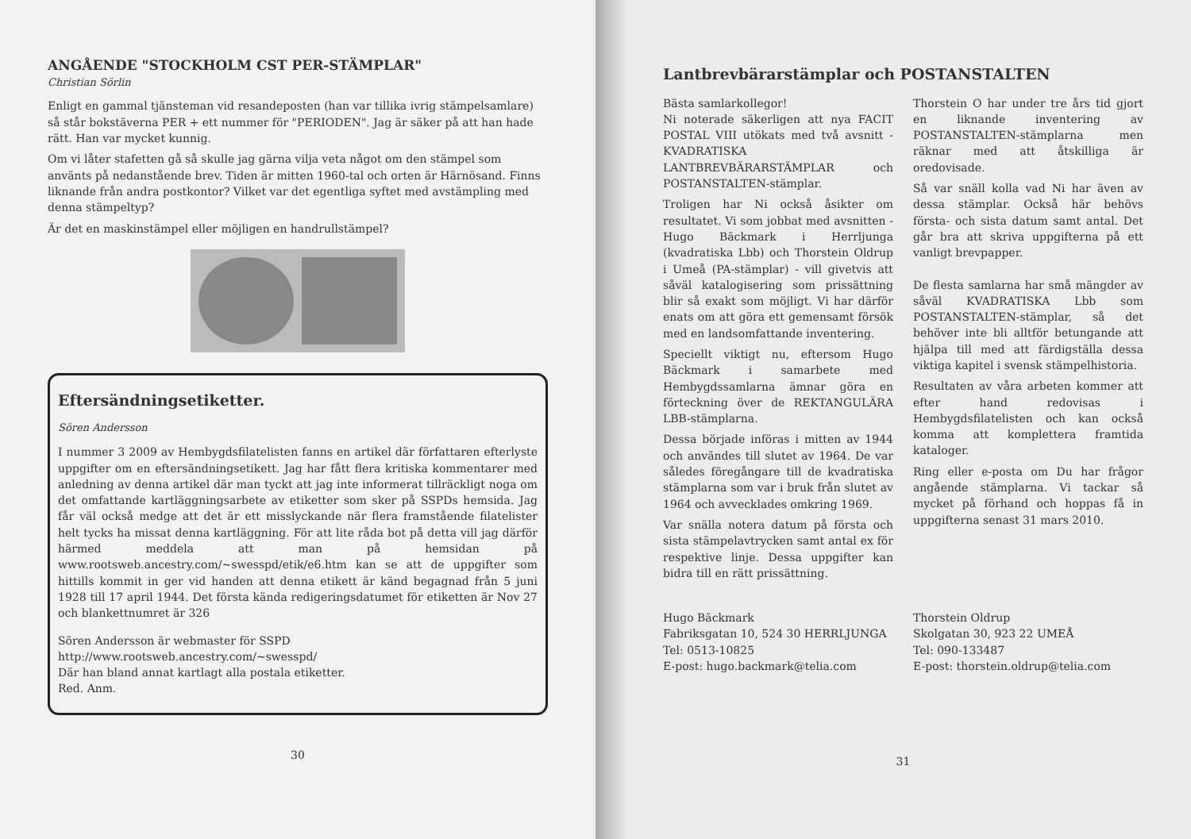ANGÅENDE "STOCKHOLM CST PER-STÄMPLAR"
Christian Sörlin
Enligt en gammal tjänsteman vid resandeposten (han var tillika ivrig stämpelsamlare) så står bokstäverna PER + ett nummer för "PERIODEN". Jag är säker på att han hade rätt. Han var mycket kunnig.
Om vi låter stafetten gå så skulle jag gärna vilja veta något om den stämpel som använts på nedanstående brev. Tiden är mitten 1960-tal och orten är Härnösand. Finns liknande från andra postkontor? Vilket var det egentliga syftet med avstämpling med denna stämpeltyp?
Är det en maskinstämpel eller möjligen en handrullstämpel?
Eftersändningsetiketter.
Sören Andersson
I nummer 3 2009 av Hembygdsfilatelisten fanns en artikel där författaren efterlyste uppgifter om en eftersändningsetikett. Jag har fått flera kritiska kommentarer med anledning av denna artikel där man tyckt att jag inte informerat tillräckligt noga om det omfattande kartläggningsarbete av etiketter som sker på SSPDs hemsida. Jag får väl också medge att det är ett misslyckande när flera framstående filatelister helt tycks ha missat denna kartläggning. För att lite råda bot på detta vill jag därför härmed meddela att man på hemsidan på www.rootsweb.ancestry.com/~swesspd/etik/e6.htm kan se att de uppgifter som hittills kommit in ger vid handen att denna etikett är känd begagnad från 5 juni 1928 till 17 april 1944. Det första kända redigeringsdatumet för etiketten är Nov 27 och blankettnumret är 326
Sören Andersson är webmaster för SSPD
http://www.rootsweb.ancestry.com/~swesspd/
Där han bland annat kartlagt alla postala etiketter.
Red. Anm.
30
Lantbrevbärarstämplar och POSTANSTALTEN
Bästa samlarkollegor!
Ni noterade säkerligen att nya FACIT POSTAL VIII utökats med två avsnitt -KVADRATISKA LANTBREVBÄRARSTÄMPLAR och POSTANSTALTEN-stämplar.
Troligen har Ni också åsikter om resultatet. Vi som jobbat med avsnitten - Hugo Bäckmark i Herrljunga (kvadratiska Lbb) och Thorstein Oldrup i Umeå (PA-stämplar) - vill givetvis att såväl katalogisering som prissättning blir så exakt som möjligt. Vi har därför enats om att göra ett gemensamt försök med en landsomfattande inventering.
Speciellt viktigt nu, eftersom Hugo Bäckmark i samarbete med Hembygdssamlarna ämnar göra en förteckning över de REKTANGULÄRA LBB-stämplarna.
Dessa började införas i mitten av 1944 och användes till slutet av 1964. De var således föregångare till de kvadratiska stämplarna som var i bruk från slutet av 1964 och avvecklades omkring 1969.
Var snälla notera datum på första och sista stämpelavtrycken samt antal ex för respektive linje. Dessa uppgifter kan bidra till en rätt prissättning.
Thorstein O har under tre års tid gjort en liknande inventering av POSTANSTALTEN-stämplarna men räknar med att åtskilliga är oredovisade.
Så var snäll kolla vad Ni har även av dessa stämplar. Också här behövs första- och sista datum samt antal. Det går bra att skriva uppgifterna på ett vanligt brevpapper.
De flesta samlarna har små mängder av såväl KVADRATISKA Lbb som POSTANSTALTEN-stämplar, så det behöver inte bli alltför betungande att hjälpa till med att färdigställa dessa viktiga kapitel i svensk stämpelhistoria.
Resultaten av våra arbeten kommer att efter hand redovisas i Hembygdsfilatelisten och kan också komma att komplettera framtida kataloger.
Ring eller e-posta om Du har frågor angående stämplarna. Vi tackar så mycket på förhand och hoppas få in uppgifterna senast 31 mars 2010.
Hugo Bäckmark
Fabriksgatan 10, 524 30 HERRLJUNGA
Tel: 0513-10825
E-post: hugo.backmark@telia.com
Thorstein Oldrup
Skolgatan 30, 923 22 UMEÅ
Tel: 090-133487
E-post: thorstein.oldrup@telia.com
31